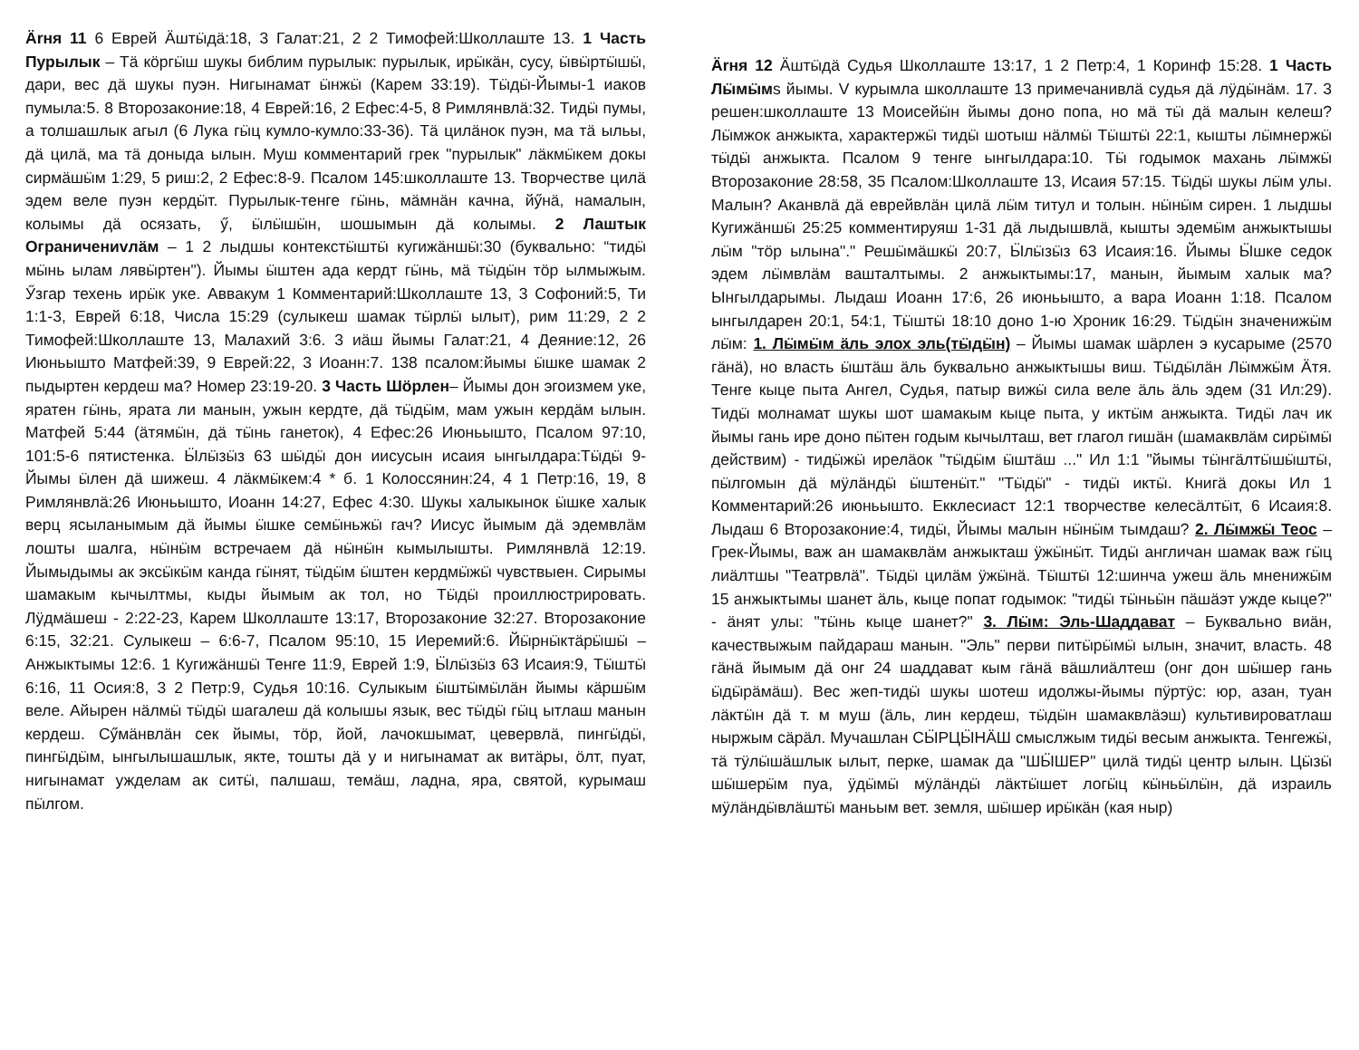Ärня 11 6 Еврей Äштӹдä:18, 3 Галат:21, 2 2 Тимофей:Школлаште 13. 1 Часть Пурылык – Тä кӧргӹш шукы библим пурылык: пурылык, ирӹкäн, сусу, ӹвӹртӹшӹ, дари, вес дä шукы пуэн. Нигынамат ӹнжӹ (Карем 33:19). Тӹдӹ-Йымы-1 иаков пумыла:5. 8 Второзаконие:18, 4 Еврей:16, 2 Ефес:4-5, 8 Римлянвлä:32. Тидӹ пумы, а толшашлык агыл (6 Лука гӹц кумло-кумло:33-36). Тä цилäнок пуэн, ма тä ыльы, дä цилä, ма тä доныда ылын. Муш комментарий грек "пурылык" лäкмӹкем докы сирмäшӹм 1:29, 5 риш:2, 2 Ефес:8-9. Псалом 145:школлаште 13. Творчестве цилä эдем веле пуэн кердӹт. Пурылык-тенге гӹнь, мäмнäн качна, йӳнä, намалын, колымы дä осязать, ӳ, ӹлӹшӹн, шошымын дä колымы. 2 Лаштык Ограничениvлäм – 1 2 лыдшы контекстӹштӹ кугижäншӹ:30 (буквально: “тидӹ мӹнь ылам лявӹртен"). Йымы ӹштен ада кердт гӹнь, мä тӹдӹн тӧр ылмыжым. Ӳзгар техень ирӹк уке. Аввакум 1 Комментарий:Школлаште 13, 3 Софоний:5, Ти 1:1-3, Еврей 6:18, Числа 15:29 (сулыкеш шамак тӹрлӹ ылыт), рим 11:29, 2 2 Тимофей:Школлаште 13, Малахий 3:6. 3 иäш йымы Галат:21, 4 Деяние:12, 26 Июньышто Матфей:39, 9 Еврей:22, 3 Иоанн:7. 138 псалом:йымы ӹшке шамак 2 пыдыртен кердеш ма? Номер 23:19-20. 3 Часть Шӧрлен– Йымы дон эгоизмем уке, яратен гӹнь, ярата ли манын, ужын кердте, дä тӹдӹм, мам ужын кердäм ылын. Матфей 5:44 (äтямӹн, дä тӹнь ганеток), 4 Ефес:26 Июньышто, Псалом 97:10, 101:5-6 пятистенка. Ӹлӹзӹз 63 шӹдӹ дон иисусын исаия ынгылдара:Тӹдӹ 9-Йымы ӹлен дä шижеш. 4 лäкмӹкем:4 * б. 1 Колоссянин:24, 4 1 Петр:16, 19, 8 Римлянвлä:26 Июньышто, Иоанн 14:27, Ефес 4:30. Шукы халыкынок ӹшке халык верц ясыланымым дä йымы ӹшке семӹньжӹ гач? Иисус йымым дä эдемвлäм лошты шалга, нӹнӹм встречаем дä нӹнӹн кымылышты. Римлянвлä 12:19. Йымыдымы ак эксӹкӹм канда гӹнят, тӹдӹм ӹштен кердмӹжӹ чувствыен. Сирымы шамакым кычылтмы, кыды йымым ак тол, но Тӹдӹ проиллюстрировать. Лӱдмäшеш - 2:22-23, Карем Школлаште 13:17, Второзаконие 32:27. Второзаконие 6:15, 32:21. Сулыкеш – 6:6-7, Псалом 95:10, 15 Иеремий:6. Йӹрнӹктäрӹшӹ – Анжыктымы 12:6. 1 Кугижäншӹ Тенге 11:9, Еврей 1:9, Ӹлӹзӹз 63 Исаия:9, Тӹштӹ 6:16, 11 Осия:8, 3 2 Петр:9, Судья 10:16. Сулыкым ӹштӹмӹлäн йымы кäршӹм веле. Айырен нäлмӹ тӹдӹ шагалеш дä колышы язык, вес тӹдӹ гӹц ытлаш манын кердеш. Сӳмäнвлäн сек йымы, тӧр, йой, лачокшымат, цевервлä, пингӹдӹ, пингӹдӹм, ынгылышашлык, якте, тошты дä у и нигынамат ак витäры, ӧлт, пуат, нигынамат ужделам ак ситӹ, палшаш, темäш, ладна, яра, святой, курымаш пӹлгом.
Ärня 12 Äштӹдä Судья Школлаште 13:17, 1 2 Петр:4, 1 Коринф 15:28. 1 Часть Лӹмӹмs йымы. V курымла школлаште 13 примечанивлä судья дä лӱдӹнäм. 17. 3 решен:школлаште 13 Моисейӹн йымы доно попа, но мä тӹ дä малын келеш? Лӹмжок анжыкта, характержӹ тидӹ шотыш нäлмӹ Тӹштӹ 22:1, кышты лӹмнержӹ тӹдӹ анжыкта. Псалом 9 тенге ынгылдара:10. Тӹ годымок махань лӹмжӹ Второзаконие 28:58, 35 Псалом:Школлаште 13, Исаия 57:15. Тӹдӹ шукы лӹм улы. Малын? Аканвлä дä еврейвлäн цилä лӹм титул и толын. нӹнӹм сирен. 1 лыдшы Кугижäншӹ 25:25 комментируяш 1-31 дä лыдышвлä, кышты эдемӹм анжыктышы лӹм "тӧр ылына"." Решӹмäшкӹ 20:7, Ӹлӹзӹз 63 Исаия:16. Йымы Ӹшке седок эдем лӹмвлäм вашталтымы. 2 анжыктымы:17, манын, йымым халык ма? Ынгылдарымы. Лыдаш Иоанн 17:6, 26 июньышто, а вара Иоанн 1:18. Псалом ынгылдарен 20:1, 54:1, Тӹштӹ 18:10 доно 1-ю Хроник 16:29. Тӹдӹн значенижӹм лӹм: 1. Лӹмӹм äль элох эль(тӹдӹн) – Йымы шамак шäрлен э кусарыме (2570 гäнä), но власть ӹштäш äль буквально анжыктышы виш. Тӹдӹлäн Лӹмжӹм Äтя. Тенге кыце пыта Ангел, Судья, патыр вижӹ сила веле äль äль эдем (31 Ил:29). Тидӹ молнамат шукы шот шамакым кыце пыта, у иктӹм анжыкта. Тидӹ лач ик йымы гань ире доно пӹтен годым кычылташ, вет глагол гишäн (шамаквлäм сирӹмӹ действим) - тидӹжӹ ирелäок "тӹдӹм ӹштäш ..." Ил 1:1 "йымы тӹнгäлтӹшӹштӹ, пӹлгомын дä мӱлäндӹ ӹштенӹт." "Тӹдӹ" - тидӹ иктӹ. Книгä докы Ил 1 Комментарий:26 июньышто. Екклесиаст 12:1 творчестве келесäлтӹт, 6 Исаия:8. Лыдаш 6 Второзаконие:4, тидӹ, Йымы малын нӹнӹм тымдаш? 2. Лӹмжӹ Теос – Грек-Йымы, важ ан шамаквлäм анжыкташ ӱжӹнӹт. Тидӹ англичан шамак важ гӹц лиäлтшы "Театрвлä". Тӹдӹ цилäм ӱжӹнä. Тӹштӹ 12:шинча ужеш äль мненижӹм 15 анжыктымы шанет äль, кыце попат годымок: "тидӹ тӹньӹн пäшäэт ужде кыце?" - äнят улы: "тӹнь кыце шанет?" 3. Лӹм: Эль-Шаддават – Буквально виäн, качествыжым пайдараш манын. "Эль" перви питӹрӹмӹ ылын, значит, власть. 48 гäнä йымым дä онг 24 шаддават кым гäнä вäшлиäлтеш (онг дон шӹшер гань ӹдӹрäмäш). Вес жеп-тидӹ шукы шотеш идолжы-йымы пӱртӱс: юр, азан, туан лäктӹн дä т. м муш (äль, лин кердеш, тӹдӹн шамаквлäэш) культивироватлаш ныржым сäрäл. Мучашлан СӸРЦӸНÄШ смыслжым тидӹ весым анжыкта. Тенгежӹ, тä тӱлӹшäшлык ылыт, перке, шамак да "ШӸШЕР" цилä тидӹ центр ылын. Цӹзӹ шӹшерӹм пуа, ӱдӹмӹ мӱлäндӹ лäктӹшет логӹц кӹньӹлӹн, дä израиль мӱлäндӹвлäштӹ маньым вет. земля, шӹшер ирӹкäн (кая ныр)